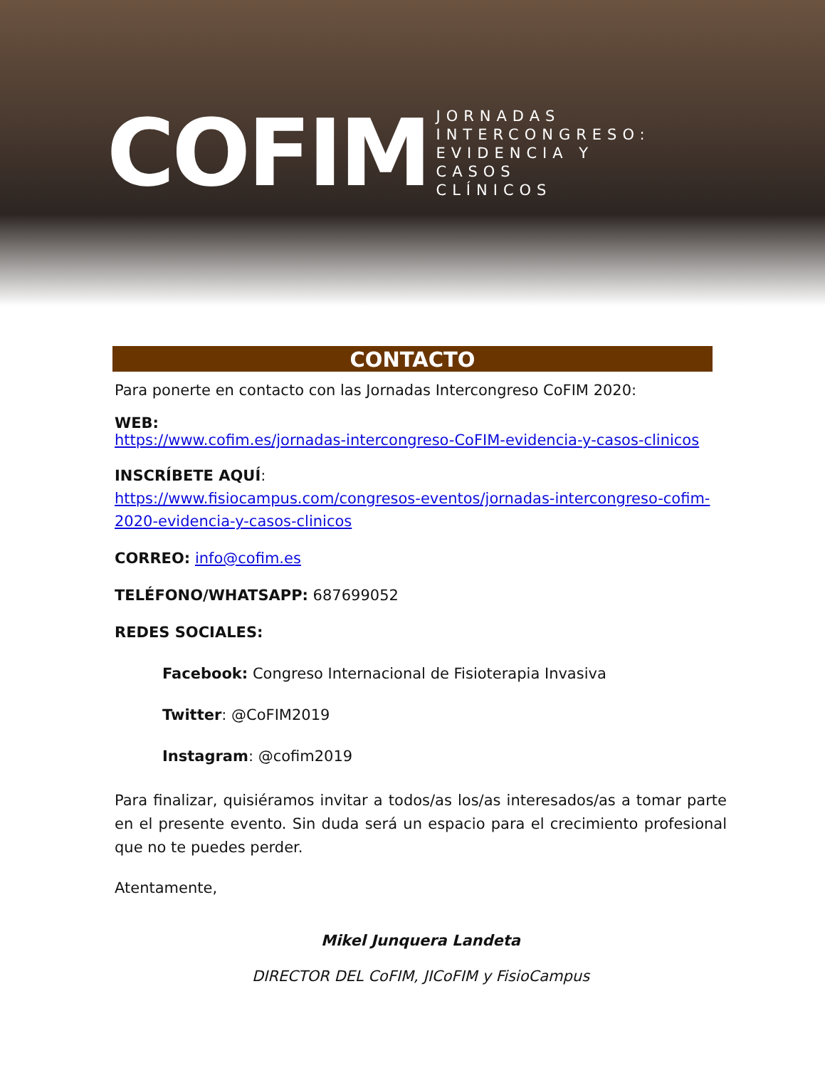COFIM
JORNADAS
INTERCONGRESO:
EVIDENCIA Y
CASOS
CLÍNICOS
CONTACTO
Para ponerte en contacto con las Jornadas Intercongreso CoFIM 2020:
WEB:
https://www.cofim.es/jornadas-intercongreso-CoFIM-evidencia-y-casos-clinicos
INSCRÍBETE AQUÍ:
https://www.fisiocampus.com/congresos-eventos/jornadas-intercongreso-cofim-2020-evidencia-y-casos-clinicos
CORREO: info@cofim.es
TELÉFONO/WHATSAPP: 687699052
REDES SOCIALES:
Facebook: Congreso Internacional de Fisioterapia Invasiva
Twitter: @CoFIM2019
Instagram: @cofim2019
Para finalizar, quisiéramos invitar a todos/as los/as interesados/as a tomar parte en el presente evento. Sin duda será un espacio para el crecimiento profesional que no te puedes perder.
Atentamente,
Mikel Junquera Landeta
DIRECTOR DEL CoFIM, JICoFIM y FisioCampus